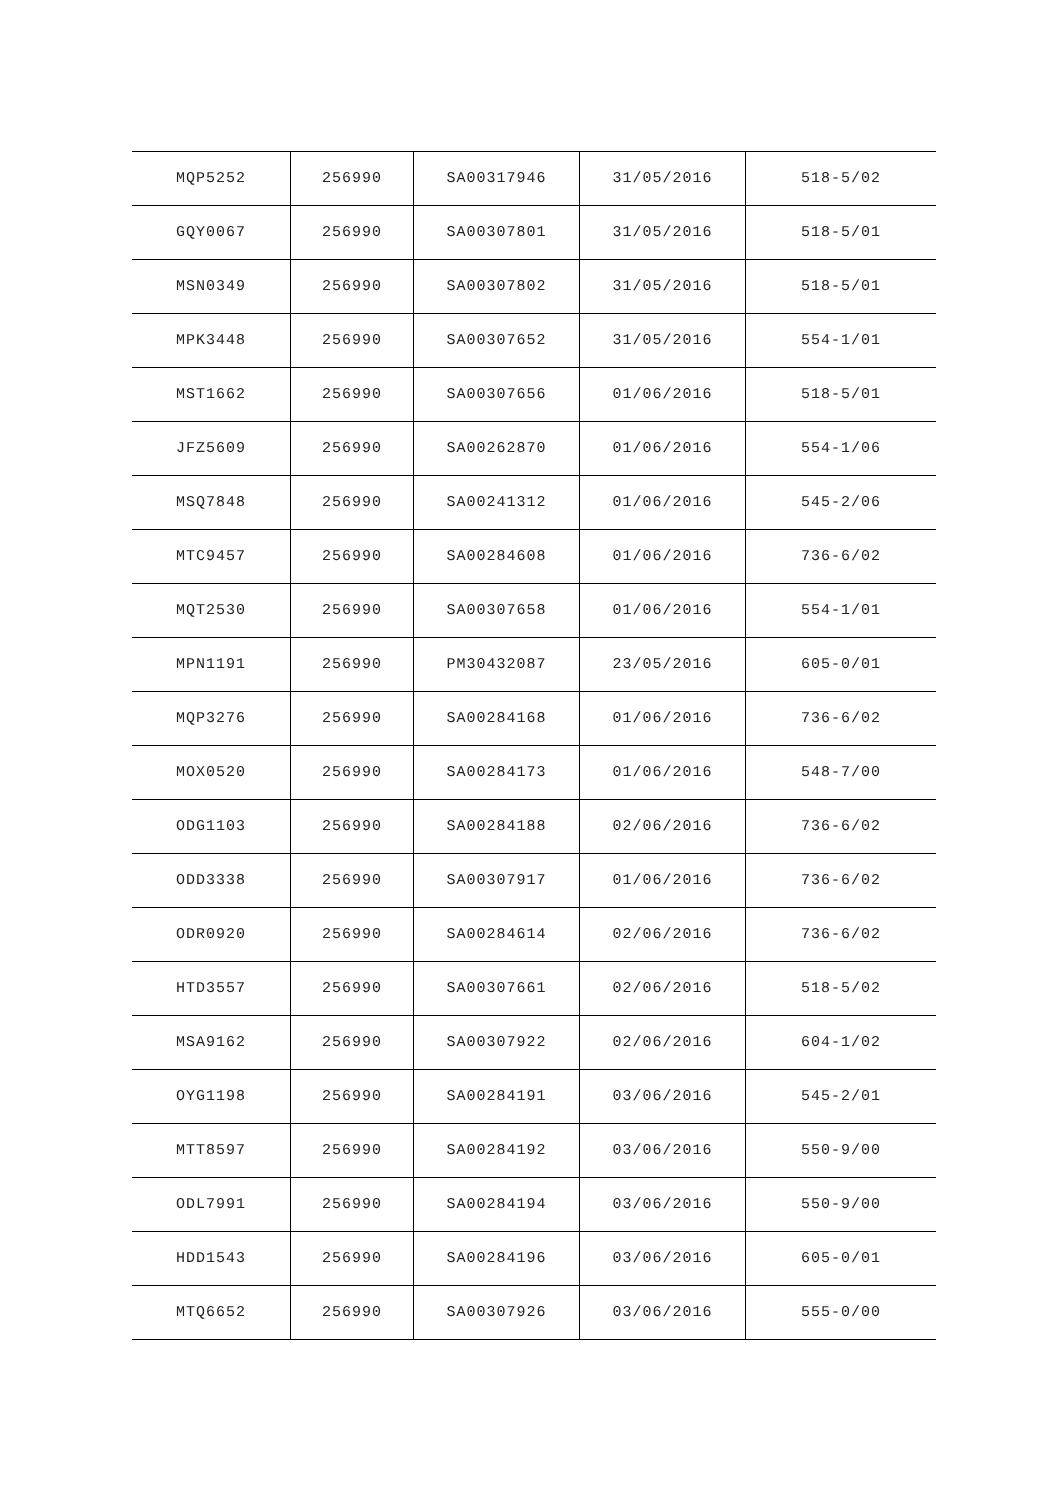| MQP5252 | 256990 | SA00317946 | 31/05/2016 | 518-5/02 |
| GQY0067 | 256990 | SA00307801 | 31/05/2016 | 518-5/01 |
| MSN0349 | 256990 | SA00307802 | 31/05/2016 | 518-5/01 |
| MPK3448 | 256990 | SA00307652 | 31/05/2016 | 554-1/01 |
| MST1662 | 256990 | SA00307656 | 01/06/2016 | 518-5/01 |
| JFZ5609 | 256990 | SA00262870 | 01/06/2016 | 554-1/06 |
| MSQ7848 | 256990 | SA00241312 | 01/06/2016 | 545-2/06 |
| MTC9457 | 256990 | SA00284608 | 01/06/2016 | 736-6/02 |
| MQT2530 | 256990 | SA00307658 | 01/06/2016 | 554-1/01 |
| MPN1191 | 256990 | PM30432087 | 23/05/2016 | 605-0/01 |
| MQP3276 | 256990 | SA00284168 | 01/06/2016 | 736-6/02 |
| MOX0520 | 256990 | SA00284173 | 01/06/2016 | 548-7/00 |
| ODG1103 | 256990 | SA00284188 | 02/06/2016 | 736-6/02 |
| ODD3338 | 256990 | SA00307917 | 01/06/2016 | 736-6/02 |
| ODR0920 | 256990 | SA00284614 | 02/06/2016 | 736-6/02 |
| HTD3557 | 256990 | SA00307661 | 02/06/2016 | 518-5/02 |
| MSA9162 | 256990 | SA00307922 | 02/06/2016 | 604-1/02 |
| OYG1198 | 256990 | SA00284191 | 03/06/2016 | 545-2/01 |
| MTT8597 | 256990 | SA00284192 | 03/06/2016 | 550-9/00 |
| ODL7991 | 256990 | SA00284194 | 03/06/2016 | 550-9/00 |
| HDD1543 | 256990 | SA00284196 | 03/06/2016 | 605-0/01 |
| MTQ6652 | 256990 | SA00307926 | 03/06/2016 | 555-0/00 |